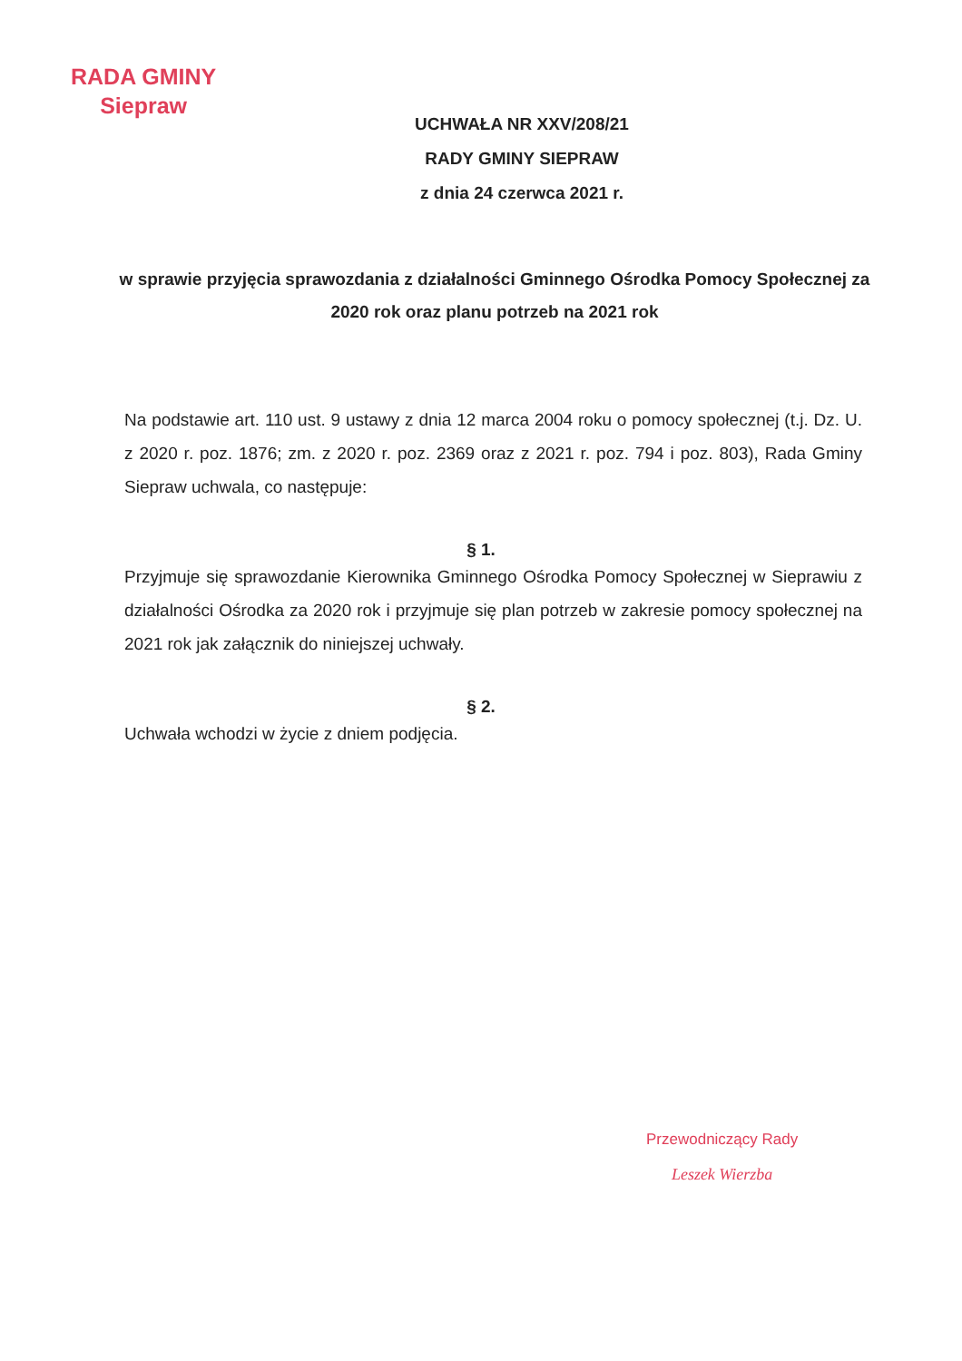RADA GMINY
Siepraw
UCHWAŁA NR XXV/208/21
RADY GMINY SIEPRAW
z dnia 24 czerwca 2021 r.
w sprawie przyjęcia sprawozdania z działalności Gminnego Ośrodka Pomocy Społecznej za 2020 rok oraz planu potrzeb na 2021 rok
Na podstawie art. 110 ust. 9 ustawy z dnia 12 marca 2004 roku o pomocy społecznej (t.j. Dz. U. z 2020 r. poz. 1876; zm. z 2020 r. poz. 2369 oraz z 2021 r. poz. 794 i poz. 803), Rada Gminy Siepraw uchwala, co następuje:
§ 1.
Przyjmuje się sprawozdanie Kierownika Gminnego Ośrodka Pomocy Społecznej w Sieprawiu z działalności Ośrodka za 2020 rok i przyjmuje się plan potrzeb w zakresie pomocy społecznej na 2021 rok jak załącznik do niniejszej uchwały.
§ 2.
Uchwała wchodzi w życie z dniem podjęcia.
Przewodniczący Rady
Leszek Wierzba